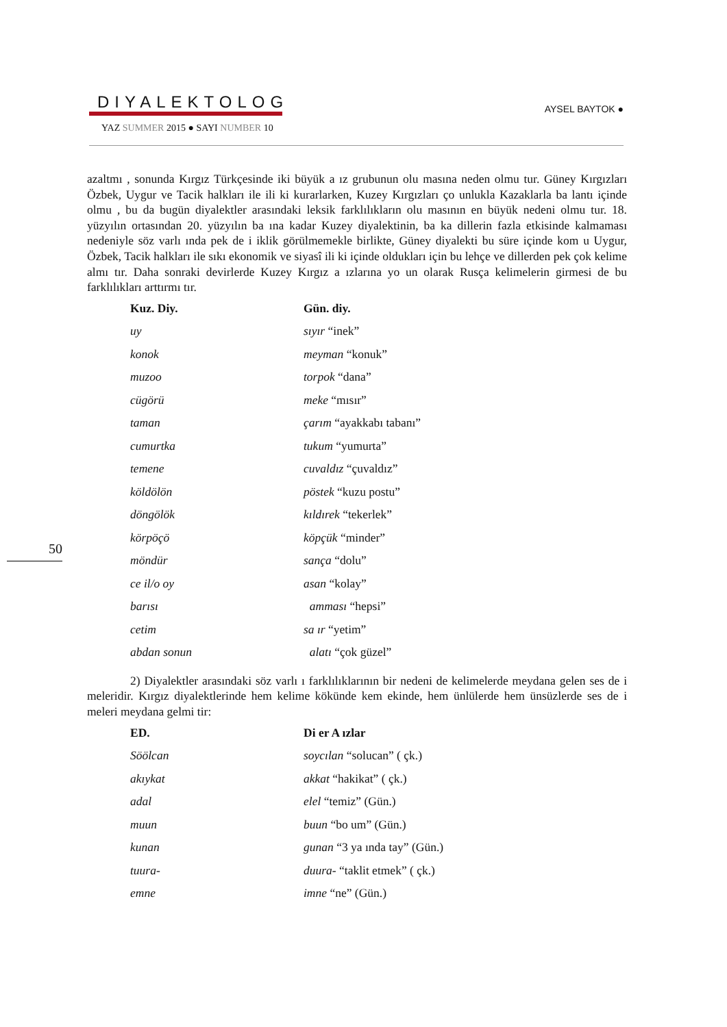DIYALEKTOLOG
YAZ SUMMER 2015 ● SAYI NUMBER 10
AYSEL BAYTOK ●
50
azaltmı , sonunda Kırgız Türkçesinde iki büyük a ız grubunun olu masına neden olmu tur. Güney Kırgızları Özbek, Uygur ve Tacik halkları ile ili ki kurarlarken, Kuzey Kırgızları ço unlukla Kazaklarla ba lantı içinde olmu , bu da bugün diyalektler arasındaki leksik farklılıkların olu masının en büyük nedeni olmu tur. 18. yüzyılın ortasından 20. yüzyılın ba ına kadar Kuzey diyalektinin, ba ka dillerin fazla etkisinde kalmaması nedeniyle söz varlı ında pek de i iklik görülmemekle birlikte, Güney diyalekti bu süre içinde kom u Uygur, Özbek, Tacik halkları ile sıkı ekonomik ve siyasî ili ki içinde oldukları için bu lehçe ve dillerden pek çok kelime almı tır. Daha sonraki devirlerde Kuzey Kırgız a ızlarına yo un olarak Rusça kelimelerin girmesi de bu farklılıkları arttırmı tır.
| Kuz. Diy. | Gün. diy. |
| --- | --- |
| uy | sıyır “inek” |
| konok | meyman “konuk” |
| muzoo | torpok “dana” |
| cügörü | meke “mısır” |
| taman | çarım “ayakkabı tabanı” |
| cumurtka | tukum “yumurta” |
| temene | cuvaldız “çuvaldız” |
| köldölön | pöstek “kuzu postu” |
| döngölök | kıldırek “tekerlek” |
| körpöçö | köpçük “minder” |
| möndür | sança “dolu” |
| ce il/o oy | asan “kolay” |
| barısı | amması “hepsi” |
| cetim | sa ır “yetim” |
| abdan sonun | alatı “çok güzel” |
2) Diyalektler arasındaki söz varlı ı farklılıklarının bir nedeni de kelimelerde meydana gelen ses de i meleridir. Kırgız diyalektlerinde hem kelime kökünde kem ekinde, hem ünlülerde hem ünsüzlerde ses de i meleri meydana gelmi tir:
| ED. | Di er A ızlar |
| --- | --- |
| Söölcan | soycılan “solucan” ( çk.) |
| akıykat | akkat “hakikat” ( çk.) |
| adal | elel “temiz” (Gün.) |
| muun | buun “bo um” (Gün.) |
| kunan | gunan “3 ya ında tay” (Gün.) |
| tuura- | duura- “taklit etmek” ( çk.) |
| emne | imne “ne” (Gün.) |